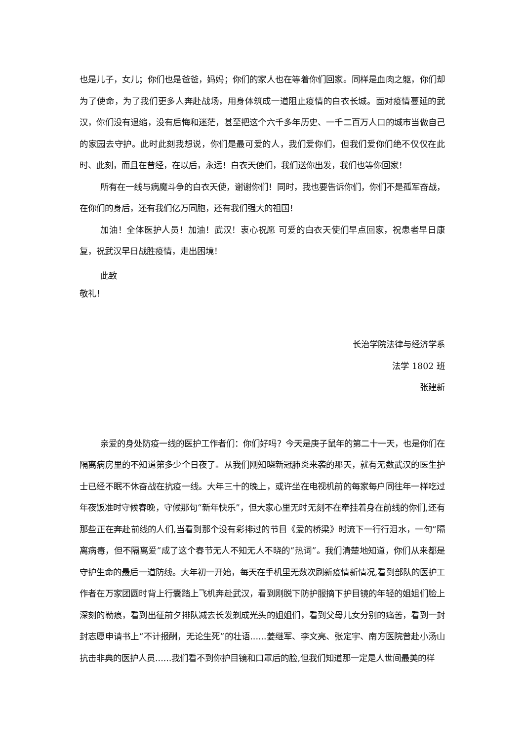也是儿子，女儿；你们也是爸爸，妈妈；你们的家人也在等着你们回家。同样是血肉之躯，你们却为了使命，为了我们更多人奔赴战场，用身体筑成一道阻止疫情的白衣长城。面对疫情蔓延的武汉，你们没有退缩，没有后悔和迷茫，甚至把这个六千多年历史、一千二百万人口的城市当做自己的家园去守护。此时此刻我想说，你们是最可爱的人，我们爱你们，但我们爱你们绝不仅仅在此时、此刻，而且在曾经，在以后，永远！白衣天使们，我们送你出发，我们也等你回家！
所有在一线与病魔斗争的白衣天使，谢谢你们！同时，我也要告诉你们，你们不是孤军奋战，在你们的身后，还有我们亿万同胞，还有我们强大的祖国！
加油！全体医护人员！加油！武汉！衷心祝愿 可爱的白衣天使们早点回家，祝患者早日康复，祝武汉早日战胜疫情，走出困境！
此致
敬礼！
长治学院法律与经济学系
法学 1802 班
张建新
亲爱的身处防疫一线的医护工作者们：你们好吗？今天是庚子鼠年的第二十一天，也是你们在隔离病房里的不知道第多少个日夜了。从我们刚知晓新冠肺炎来袭的那天，就有无数武汉的医生护士已经不眠不休奋战在抗疫一线。大年三十的晚上，或许坐在电视机前的每家每户同往年一样吃过年夜饭准时守候春晚，守候那句“新年快乐”，但大家心里无时无刻不在牵挂着身在前线的你们,还有那些正在奔赴前线的人们,当看到那个没有彩排过的节目《爱的桥梁》时流下一行行泪水，一句“隔离病毒，但不隔离爱”成了这个春节无人不知无人不晓的“热词”。我们清楚地知道，你们从来都是守护生命的最后一道防线。大年初一开始，每天在手机里无数次刷新疫情新情况,看到部队的医护工作者在万家团圆时背上行囊踏上飞机奔赴武汉，看到刚脱下防护服摘下护目镜的年轻的姐姐们脸上深刻的勒痕，看到出征前夕排队减去长发剃成光头的姐姐们，看到父母儿女分别的痛苦，看到一封封志愿申请书上“不计报酬，无论生死”的壮语......姜继军、李文亮、张定宇、南方医院曾赴小汤山抗击非典的医护人员......我们看不到你护目镜和口罩后的脸,但我们知道那一定是人世间最美的样